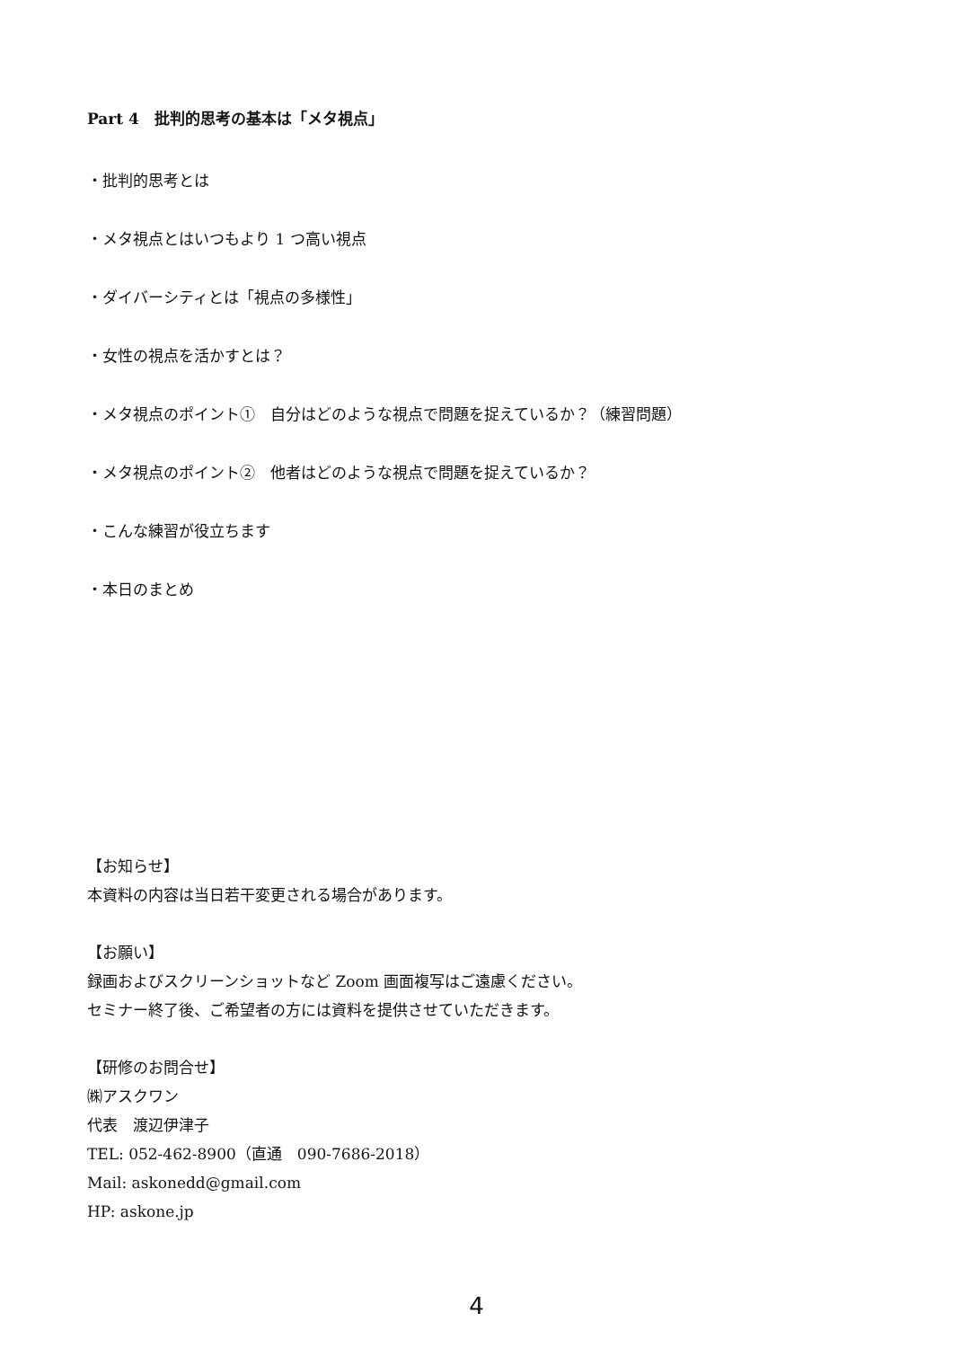Part 4　批判的思考の基本は「メタ視点」
・批判的思考とは
・メタ視点とはいつもより 1 つ高い視点
・ダイバーシティとは「視点の多様性」
・女性の視点を活かすとは？
・メタ視点のポイント①　自分はどのような視点で問題を捉えているか？（練習問題）
・メタ視点のポイント②　他者はどのような視点で問題を捉えているか？
・こんな練習が役立ちます
・本日のまとめ
【お知らせ】
本資料の内容は当日若干変更される場合があります。
【お願い】
録画およびスクリーンショットなど Zoom 画面複写はご遠慮ください。
セミナー終了後、ご希望者の方には資料を提供させていただきます。
【研修のお問合せ】
㈱アスクワン
代表　渡辺伊津子
TEL: 052-462-8900（直通　090-7686-2018）
Mail: askonedd@gmail.com
HP: askone.jp
4